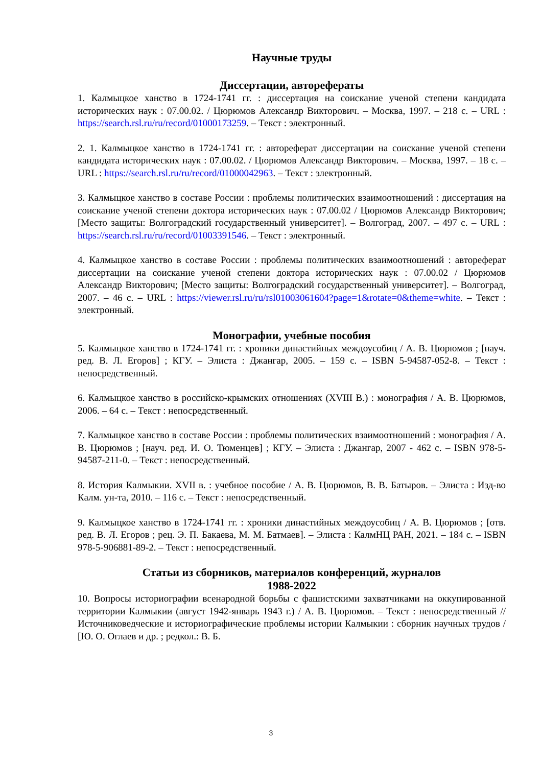Научные труды
Диссертации, авторефераты
1. Калмыцкое ханство в 1724-1741 гг. : диссертация на соискание ученой степени кандидата исторических наук : 07.00.02. / Цюрюмов Александр Викторович. – Москва, 1997. – 218 с. – URL : https://search.rsl.ru/ru/record/01000173259. – Текст : электронный.
2. 1. Калмыцкое ханство в 1724-1741 гг. : автореферат диссертации на соискание ученой степени кандидата исторических наук : 07.00.02. / Цюрюмов Александр Викторович. – Москва, 1997. – 18 с. – URL : https://search.rsl.ru/ru/record/01000042963. – Текст : электронный.
3. Калмыцкое ханство в составе России : проблемы политических взаимоотношений : диссертация на соискание ученой степени доктора исторических наук : 07.00.02 / Цюрюмов Александр Викторович; [Место защиты: Волгоградский государственный университет]. – Волгоград, 2007. – 497 с. – URL : https://search.rsl.ru/ru/record/01003391546. – Текст : электронный.
4. Калмыцкое ханство в составе России : проблемы политических взаимоотношений : автореферат диссертации на соискание ученой степени доктора исторических наук : 07.00.02 / Цюрюмов Александр Викторович; [Место защиты: Волгоградский государственный университет]. – Волгоград, 2007. – 46 с. – URL : https://viewer.rsl.ru/ru/rsl01003061604?page=1&rotate=0&theme=white. – Текст : электронный.
Монографии, учебные пособия
5. Калмыцкое ханство в 1724-1741 гг. : хроники династийных междоусобиц / А. В. Цюрюмов ; [науч. ред. В. Л. Егоров] ; КГУ. – Элиста : Джангар, 2005. – 159 с. – ISBN 5-94587-052-8. – Текст : непосредственный.
6. Калмыцкое ханство в российско-крымских отношениях (XVIII В.) : монография / А. В. Цюрюмов, 2006. – 64 с. – Текст : непосредственный.
7. Калмыцкое ханство в составе России : проблемы политических взаимоотношений : монография / А. В. Цюрюмов ; [науч. ред. И. О. Тюменцев] ; КГУ. – Элиста : Джангар, 2007 - 462 с. – ISBN 978-5-94587-211-0. – Текст : непосредственный.
8. История Калмыкии. XVII в. : учебное пособие / А. В. Цюрюмов, В. В. Батыров. – Элиста : Изд-во Калм. ун-та, 2010. – 116 с. – Текст : непосредственный.
9. Калмыцкое ханство в 1724-1741 гг. : хроники династийных междоусобиц / А. В. Цюрюмов ; [отв. ред. В. Л. Егоров ; рец. Э. П. Бакаева, М. М. Батмаев]. – Элиста : КалмНЦ РАН, 2021. – 184 с. – ISBN 978-5-906881-89-2. – Текст : непосредственный.
Статьи из сборников, материалов конференций, журналов
1988-2022
10. Вопросы историографии всенародной борьбы с фашистскими захватчиками на оккупированной территории Калмыкии (август 1942-январь 1943 г.) / А. В. Цюрюмов. – Текст : непосредственный // Источниковедческие и историографические проблемы истории Калмыкии : сборник научных трудов / [Ю. О. Оглаев и др. ; редкол.: В. Б.
3